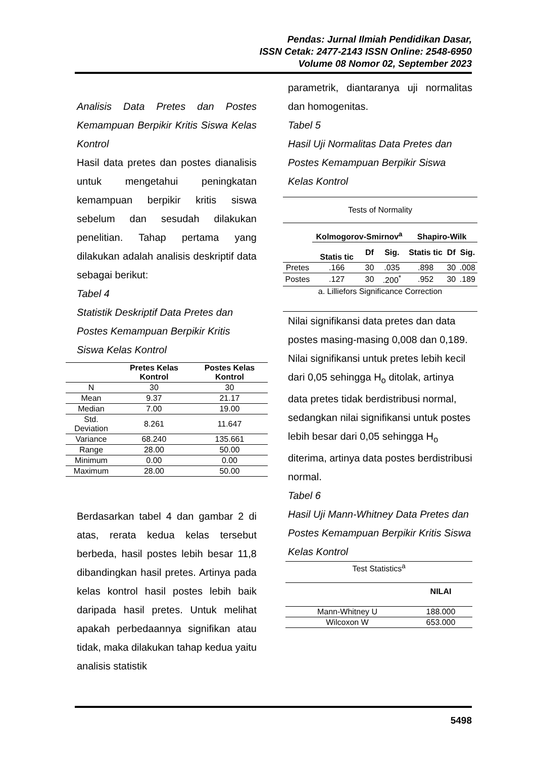Pendas: Jurnal Ilmiah Pendidikan Dasar,
ISSN Cetak: 2477-2143 ISSN Online: 2548-6950
Volume 08 Nomor 02, September 2023
Analisis Data Pretes dan Postes Kemampuan Berpikir Kritis Siswa Kelas Kontrol
Hasil data pretes dan postes dianalisis untuk mengetahui peningkatan kemampuan berpikir kritis siswa sebelum dan sesudah dilakukan penelitian. Tahap pertama yang dilakukan adalah analisis deskriptif data sebagai berikut:
Tabel 4
Statistik Deskriptif Data Pretes dan Postes Kemampuan Berpikir Kritis Siswa Kelas Kontrol
| | Pretes Kelas Kontrol | Postes Kelas Kontrol |
| --- | --- | --- |
| N | 30 | 30 |
| Mean | 9.37 | 21.17 |
| Median | 7.00 | 19.00 |
| Std. Deviation | 8.261 | 11.647 |
| Variance | 68.240 | 135.661 |
| Range | 28.00 | 50.00 |
| Minimum | 0.00 | 0.00 |
| Maximum | 28.00 | 50.00 |
Berdasarkan tabel 4 dan gambar 2 di atas, rerata kedua kelas tersebut berbeda, hasil postes lebih besar 11,8 dibandingkan hasil pretes. Artinya pada kelas kontrol hasil postes lebih baik daripada hasil pretes. Untuk melihat apakah perbedaannya signifikan atau tidak, maka dilakukan tahap kedua yaitu analisis statistik
parametrik, diantaranya uji normalitas dan homogenitas.
Tabel 5
Hasil Uji Normalitas Data Pretes dan Postes Kemampuan Berpikir Siswa Kelas Kontrol
| Tests of Normality | | | | | | |
| | Kolmogorov-Smirnov<sup>a</sup> | | | Shapiro-Wilk | | |
| | Statis tic | Df | Sig. | Statis tic | Df | Sig. |
| Pretes | .166 | 30 | .035 | .898 | 30 | .008 |
| Postes | .127 | 30 | .200<sup>*</sup> | .952 | 30 | .189 |
| a. Lilliefors Significance Correction | | | | | | |
Nilai signifikansi data pretes dan data postes masing-masing 0,008 dan 0,189. Nilai signifikansi untuk pretes lebih kecil dari 0,05 sehingga H<sub>o</sub> ditolak, artinya data pretes tidak berdistribusi normal, sedangkan nilai signifikansi untuk postes lebih besar dari 0,05 sehingga H<sub>o</sub> diterima, artinya data postes berdistribusi normal.
Tabel 6
Hasil Uji Mann-Whitney Data Pretes dan Postes Kemampuan Berpikir Kritis Siswa Kelas Kontrol
| Test Statistics<sup>a</sup> | |
| | NILAI |
| Mann-Whitney U | 188.000 |
| Wilcoxon W | 653.000 |
5498